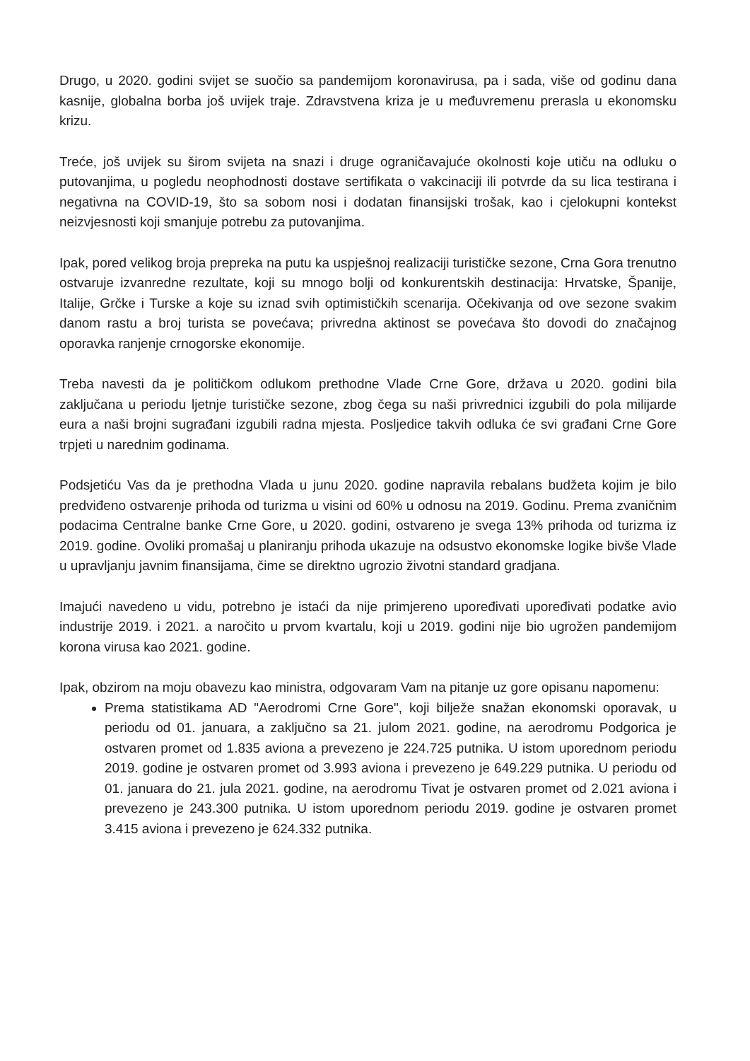Drugo, u 2020. godini svijet se suočio sa pandemijom koronavirusa, pa i sada, više od godinu dana kasnije, globalna borba još uvijek traje. Zdravstvena kriza je u međuvremenu prerasla u ekonomsku krizu.
Treće, još uvijek su širom svijeta na snazi i druge ograničavajuće okolnosti koje utiču na odluku o putovanjima, u pogledu neophodnosti dostave sertifikata o vakcinaciji ili potvrde da su lica testirana i negativna na COVID-19, što sa sobom nosi i dodatan finansijski trošak, kao i cjelokupni kontekst neizvjesnosti koji smanjuje potrebu za putovanjima.
Ipak, pored velikog broja prepreka na putu ka uspješnoj realizaciji turističke sezone, Crna Gora trenutno ostvaruje izvanredne rezultate, koji su mnogo bolji od konkurentskih destinacija: Hrvatske, Španije, Italije, Grčke i Turske a koje su iznad svih optimističkih scenarija. Očekivanja od ove sezone svakim danom rastu a broj turista se povećava; privredna aktinost se povećava što dovodi do značajnog oporavka ranjenje crnogorske ekonomije.
Treba navesti da je političkom odlukom prethodne Vlade Crne Gore, država u 2020. godini bila zaključana u periodu ljetnje turističke sezone, zbog čega su naši privrednici izgubili do pola milijarde eura a naši brojni sugrađani izgubili radna mjesta. Posljedice takvih odluka će svi građani Crne Gore trpjeti u narednim godinama.
Podsjetiću Vas da je prethodna Vlada u junu 2020. godine napravila rebalans budžeta kojim je bilo predviđeno ostvarenje prihoda od turizma u visini od 60% u odnosu na 2019. Godinu. Prema zvaničnim podacima Centralne banke Crne Gore, u 2020. godini, ostvareno je svega 13% prihoda od turizma iz 2019. godine. Ovoliki promašaj u planiranju prihoda ukazuje na odsustvo ekonomske logike bivše Vlade u upravljanju javnim finansijama, čime se direktno ugrozio životni standard gradjana.
Imajući navedeno u vidu, potrebno je istaći da nije primjereno upoređivati upoređivati podatke avio industrije 2019. i 2021. a naročito u prvom kvartalu, koji u 2019. godini nije bio ugrožen pandemijom korona virusa kao 2021. godine.
Ipak, obzirom na moju obavezu kao ministra, odgovaram Vam na pitanje uz gore opisanu napomenu:
Prema statistikama AD "Aerodromi Crne Gore", koji bilježe snažan ekonomski oporavak, u periodu od 01. januara, a zaključno sa 21. julom 2021. godine, na aerodromu Podgorica je ostvaren promet od 1.835 aviona a prevezeno je 224.725 putnika. U istom uporednom periodu 2019. godine je ostvaren promet od 3.993 aviona i prevezeno je 649.229 putnika. U periodu od 01. januara do 21. jula 2021. godine, na aerodromu Tivat je ostvaren promet od 2.021 aviona i prevezeno je 243.300 putnika. U istom uporednom periodu 2019. godine je ostvaren promet 3.415 aviona i prevezeno je 624.332 putnika.